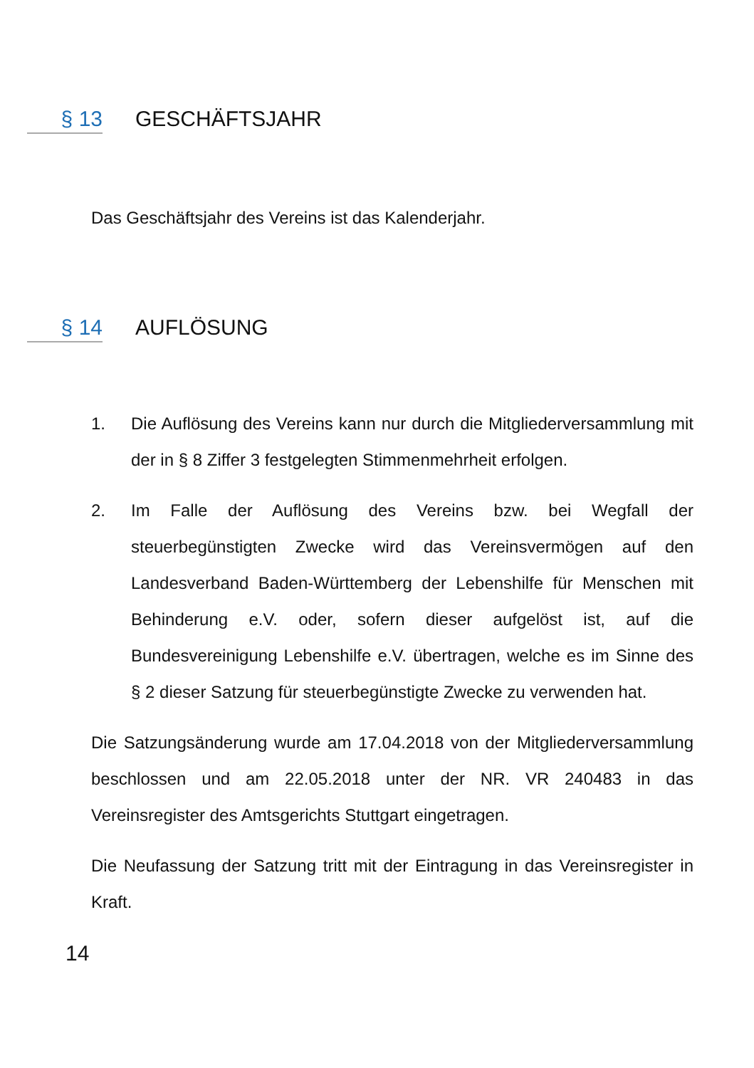§ 13 GESCHÄFTSJAHR
Das Geschäftsjahr des Vereins ist das Kalenderjahr.
§ 14 AUFLÖSUNG
1. Die Auflösung des Vereins kann nur durch die Mitgliederversammlung mit der in § 8 Ziffer 3 festgelegten Stimmenmehrheit erfolgen.
2. Im Falle der Auflösung des Vereins bzw. bei Wegfall der steuerbegünstigten Zwecke wird das Vereinsvermögen auf den Landesverband Baden-Württemberg der Lebenshilfe für Menschen mit Behinderung e.V. oder, sofern dieser aufgelöst ist, auf die Bundesvereinigung Lebenshilfe e.V. übertragen, welche es im Sinne des § 2 dieser Satzung für steuerbegünstigte Zwecke zu verwenden hat.
Die Satzungsänderung wurde am 17.04.2018 von der Mitgliederversammlung beschlossen und am 22.05.2018 unter der NR. VR 240483 in das Vereinsregister des Amtsgerichts Stuttgart eingetragen.
Die Neufassung der Satzung tritt mit der Eintragung in das Vereinsregister in Kraft.
14